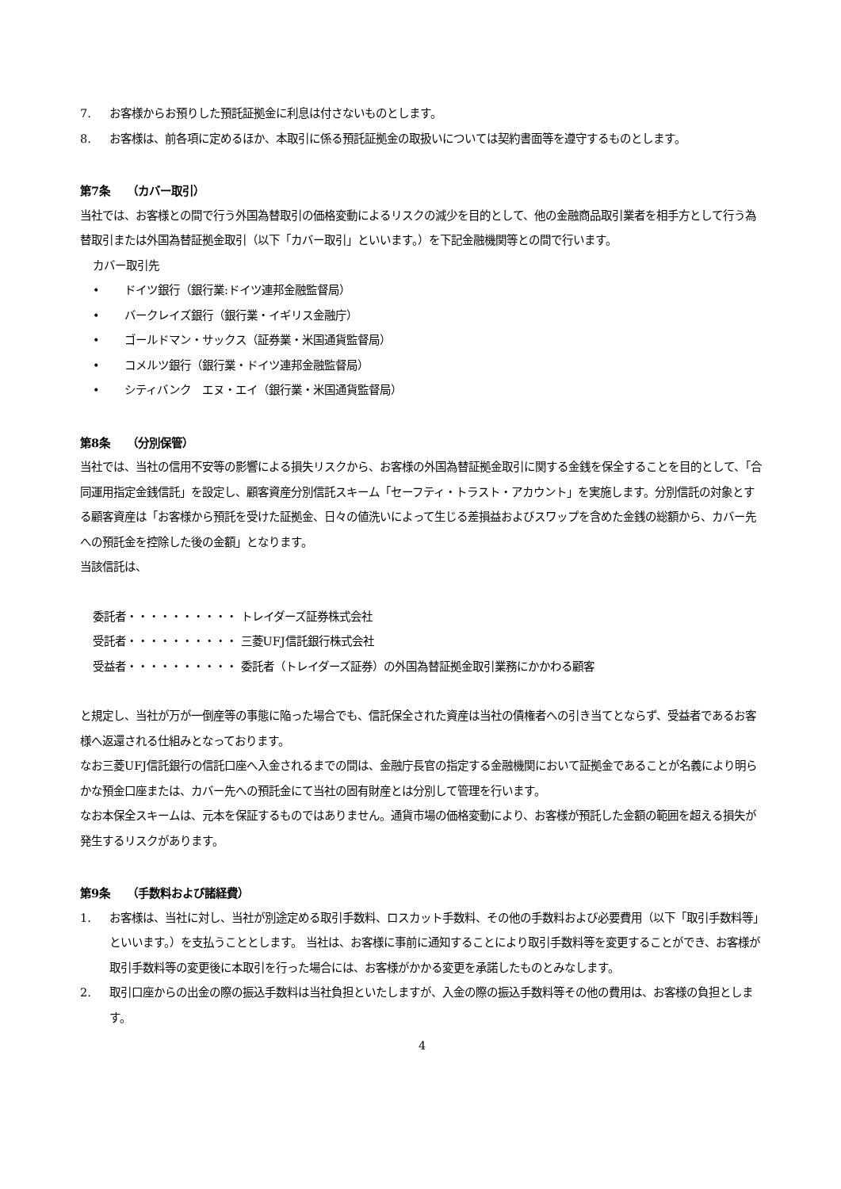7. お客様からお預りした預託証拠金に利息は付さないものとします。
8. お客様は、前各項に定めるほか、本取引に係る預託証拠金の取扱いについては契約書面等を遵守するものとします。
第7条　　（カバー取引）
当社では、お客様との間で行う外国為替取引の価格変動によるリスクの減少を目的として、他の金融商品取引業者を相手方として行う為替取引または外国為替証拠金取引（以下「カバー取引」といいます。）を下記金融機関等との間で行います。
カバー取引先
• ドイツ銀行（銀行業:ドイツ連邦金融監督局）
• バークレイズ銀行（銀行業・イギリス金融庁）
• ゴールドマン・サックス（証券業・米国通貨監督局）
• コメルツ銀行（銀行業・ドイツ連邦金融監督局）
• シティバンク　エヌ・エイ（銀行業・米国通貨監督局）
第8条　　（分別保管）
当社では、当社の信用不安等の影響による損失リスクから、お客様の外国為替証拠金取引に関する金銭を保全することを目的として、「合同運用指定金銭信託」を設定し、顧客資産分別信託スキーム「セーフティ・トラスト・アカウント」を実施します。分別信託の対象とする顧客資産は「お客様から預託を受けた証拠金、日々の値洗いによって生じる差損益およびスワップを含めた金銭の総額から、カバー先への預託金を控除した後の金額」となります。
当該信託は、
委託者・・・・・・・・・・ トレイダーズ証券株式会社
受託者・・・・・・・・・・ 三菱UFJ信託銀行株式会社
受益者・・・・・・・・・・ 委託者（トレイダーズ証券）の外国為替証拠金取引業務にかかわる顧客
と規定し、当社が万が一倒産等の事態に陥った場合でも、信託保全された資産は当社の債権者への引き当てとならず、受益者であるお客様へ返還される仕組みとなっております。
なお三菱UFJ信託銀行の信託口座へ入金されるまでの間は、金融庁長官の指定する金融機関において証拠金であることが名義により明らかな預金口座または、カバー先への預託金にて当社の固有財産とは分別して管理を行います。
なお本保全スキームは、元本を保証するものではありません。通貨市場の価格変動により、お客様が預託した金額の範囲を超える損失が発生するリスクがあります。
第9条　　（手数料および諸経費）
1. お客様は、当社に対し、当社が別途定める取引手数料、ロスカット手数料、その他の手数料および必要費用（以下「取引手数料等」といいます。）を支払うこととします。 当社は、お客様に事前に通知することにより取引手数料等を変更することができ、お客様が取引手数料等の変更後に本取引を行った場合には、お客様がかかる変更を承諾したものとみなします。
2. 取引口座からの出金の際の振込手数料は当社負担といたしますが、入金の際の振込手数料等その他の費用は、お客様の負担とします。
4